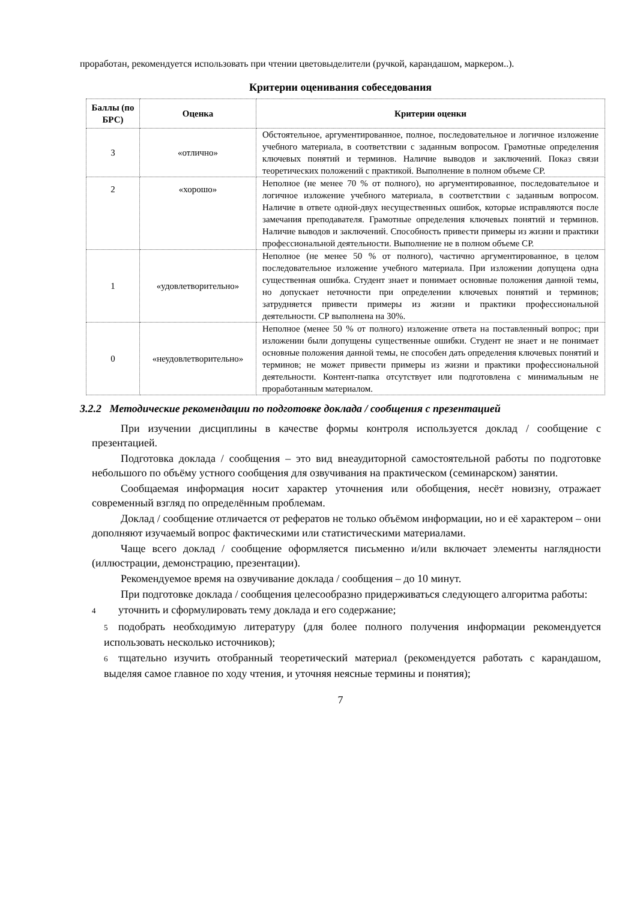проработан, рекомендуется использовать при чтении цветовыделители (ручкой, карандашом, маркером..).
Критерии оценивания собеседования
| Баллы (по БРС) | Оценка | Критерии оценки |
| --- | --- | --- |
| 3 | «отлично» | Обстоятельное, аргументированное, полное, последовательное и логичное изложение учебного материала, в соответствии с заданным вопросом. Грамотные определения ключевых понятий и терминов. Наличие выводов и заключений. Показ связи теоретических положений с практикой. Выполнение в полном объеме СР. |
| 2 | «хорошо» | Неполное (не менее 70 % от полного), но аргументированное, последовательное и логичное изложение учебного материала, в соответствии с заданным вопросом. Наличие в ответе одной-двух несущественных ошибок, которые исправляются после замечания преподавателя. Грамотные определения ключевых понятий и терминов. Наличие выводов и заключений. Способность привести примеры из жизни и практики профессиональной деятельности. Выполнение не в полном объеме СР. |
| 1 | «удовлетворительно» | Неполное (не менее 50 % от полного), частично аргументированное, в целом последовательное изложение учебного материала. При изложении допущена одна существенная ошибка. Студент знает и понимает основные положения данной темы, но допускает неточности при определении ключевых понятий и терминов; затрудняется привести примеры из жизни и практики профессиональной деятельности. СР выполнена на 30%. |
| 0 | «неудовлетворительно» | Неполное (менее 50 % от полного) изложение ответа на поставленный вопрос; при изложении были допущены существенные ошибки. Студент не знает и не понимает основные положения данной темы, не способен дать определения ключевых понятий и терминов; не может привести примеры из жизни и практики профессиональной деятельности. Контент-папка отсутствует или подготовлена с минимальным не проработанным материалом. |
3.2.2 Методические рекомендации по подготовке доклада / сообщения с презентацией
При изучении дисциплины в качестве формы контроля используется доклад / сообщение с презентацией.
Подготовка доклада / сообщения – это вид внеаудиторной самостоятельной работы по подготовке небольшого по объёму устного сообщения для озвучивания на практическом (семинарском) занятии.
Сообщаемая информация носит характер уточнения или обобщения, несёт новизну, отражает современный взгляд по определённым проблемам.
Доклад / сообщение отличается от рефератов не только объёмом информации, но и её характером – они дополняют изучаемый вопрос фактическими или статистическими материалами.
Чаще всего доклад / сообщение оформляется письменно и/или включает элементы наглядности (иллюстрации, демонстрацию, презентации).
Рекомендуемое время на озвучивание доклада / сообщения – до 10 минут.
При подготовке доклада / сообщения целесообразно придерживаться следующего алгоритма работы:
4 уточнить и сформулировать тему доклада и его содержание;
5 подобрать необходимую литературу (для более полного получения информации рекомендуется использовать несколько источников);
6 тщательно изучить отобранный теоретический материал (рекомендуется работать с карандашом, выделяя самое главное по ходу чтения, и уточняя неясные термины и понятия);
7